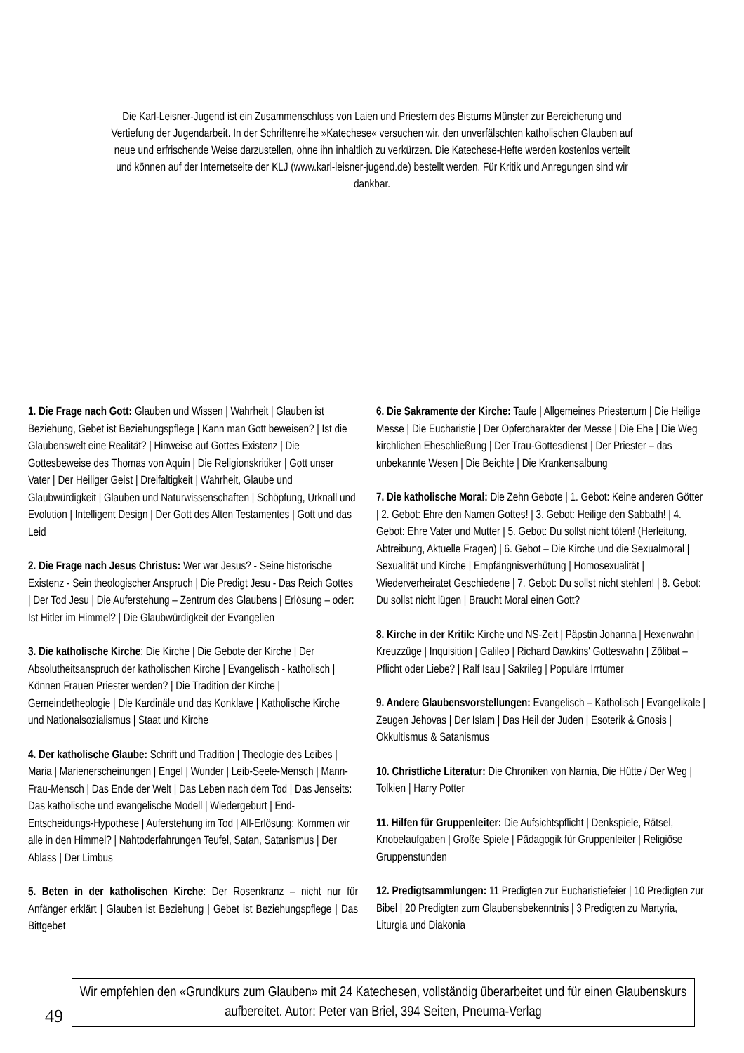Die Karl-Leisner-Jugend ist ein Zusammenschluss von Laien und Priestern des Bistums Münster zur Bereicherung und Vertiefung der Jugendarbeit. In der Schriftenreihe »Katechese« versuchen wir, den unverfälschten katholischen Glauben auf neue und erfrischende Weise darzustellen, ohne ihn inhaltlich zu verkürzen. Die Katechese-Hefte werden kostenlos verteilt und können auf der Internetseite der KLJ (www.karl-leisner-jugend.de) bestellt werden. Für Kritik und Anregungen sind wir dankbar.
1. Die Frage nach Gott: Glauben und Wissen | Wahrheit | Glauben ist Beziehung, Gebet ist Beziehungspflege | Kann man Gott beweisen? | Ist die Glaubenswelt eine Realität? | Hinweise auf Gottes Existenz | Die Gottesbeweise des Thomas von Aquin | Die Religionskritiker | Gott unser Vater | Der Heiliger Geist | Dreifaltigkeit | Wahrheit, Glaube und Glaubwürdigkeit | Glauben und Naturwissenschaften | Schöpfung, Urknall und Evolution | Intelligent Design | Der Gott des Alten Testamentes | Gott und das Leid
2. Die Frage nach Jesus Christus: Wer war Jesus? - Seine historische Existenz - Sein theologischer Anspruch | Die Predigt Jesu - Das Reich Gottes | Der Tod Jesu | Die Auferstehung – Zentrum des Glaubens | Erlösung – oder: Ist Hitler im Himmel? | Die Glaubwürdigkeit der Evangelien
3. Die katholische Kirche: Die Kirche | Die Gebote der Kirche | Der Absolutheitsanspruch der katholischen Kirche | Evangelisch - katholisch | Können Frauen Priester werden? | Die Tradition der Kirche | Gemeindetheologie | Die Kardinäle und das Konklave | Katholische Kirche und Nationalsozialismus | Staat und Kirche
4. Der katholische Glaube: Schrift und Tradition | Theologie des Leibes | Maria | Marienerscheinungen | Engel | Wunder | Leib-Seele-Mensch | Mann-Frau-Mensch | Das Ende der Welt | Das Leben nach dem Tod | Das Jenseits: Das katholische und evangelische Modell | Wiedergeburt | End-Entscheidungs-Hypothese | Auferstehung im Tod | All-Erlösung: Kommen wir alle in den Himmel? | Nahtoderfahrungen Teufel, Satan, Satanismus | Der Ablass | Der Limbus
5. Beten in der katholischen Kirche: Der Rosenkranz – nicht nur für Anfänger erklärt | Glauben ist Beziehung | Gebet ist Beziehungspflege | Das Bittgebet
6. Die Sakramente der Kirche: Taufe | Allgemeines Priestertum | Die Heilige Messe | Die Eucharistie | Der Opfercharakter der Messe | Die Ehe | Die Weg kirchlichen Eheschließung | Der Trau-Gottesdienst | Der Priester – das unbekannte Wesen | Die Beichte | Die Krankensalbung
7. Die katholische Moral: Die Zehn Gebote | 1. Gebot: Keine anderen Götter | 2. Gebot: Ehre den Namen Gottes! | 3. Gebot: Heilige den Sabbath! | 4. Gebot: Ehre Vater und Mutter | 5. Gebot: Du sollst nicht töten! (Herleitung, Abtreibung, Aktuelle Fragen) | 6. Gebot – Die Kirche und die Sexualmoral | Sexualität und Kirche | Empfängnisverhütung | Homosexualität | Wiederverheiratet Geschiedene | 7. Gebot: Du sollst nicht stehlen! | 8. Gebot: Du sollst nicht lügen | Braucht Moral einen Gott?
8. Kirche in der Kritik: Kirche und NS-Zeit | Päpstin Johanna | Hexenwahn | Kreuzzüge | Inquisition | Galileo | Richard Dawkins' Gotteswahn | Zölibat – Pflicht oder Liebe? | Ralf Isau | Sakrileg | Populäre Irrtümer
9. Andere Glaubensvorstellungen: Evangelisch – Katholisch | Evangelikale | Zeugen Jehovas | Der Islam | Das Heil der Juden | Esoterik & Gnosis | Okkultismus & Satanismus
10. Christliche Literatur: Die Chroniken von Narnia, Die Hütte / Der Weg | Tolkien | Harry Potter
11. Hilfen für Gruppenleiter: Die Aufsichtspflicht | Denkspiele, Rätsel, Knobelaufgaben | Große Spiele | Pädagogik für Gruppenleiter | Religiöse Gruppenstunden
12. Predigtsammlungen: 11 Predigten zur Eucharistiefeier | 10 Predigten zur Bibel | 20 Predigten zum Glaubensbekenntnis | 3 Predigten zu Martyria, Liturgia und Diakonia
49
Wir empfehlen den «Grundkurs zum Glauben» mit 24 Katechesen, vollständig überarbeitet und für einen Glaubenskurs aufbereitet. Autor: Peter van Briel, 394 Seiten, Pneuma-Verlag